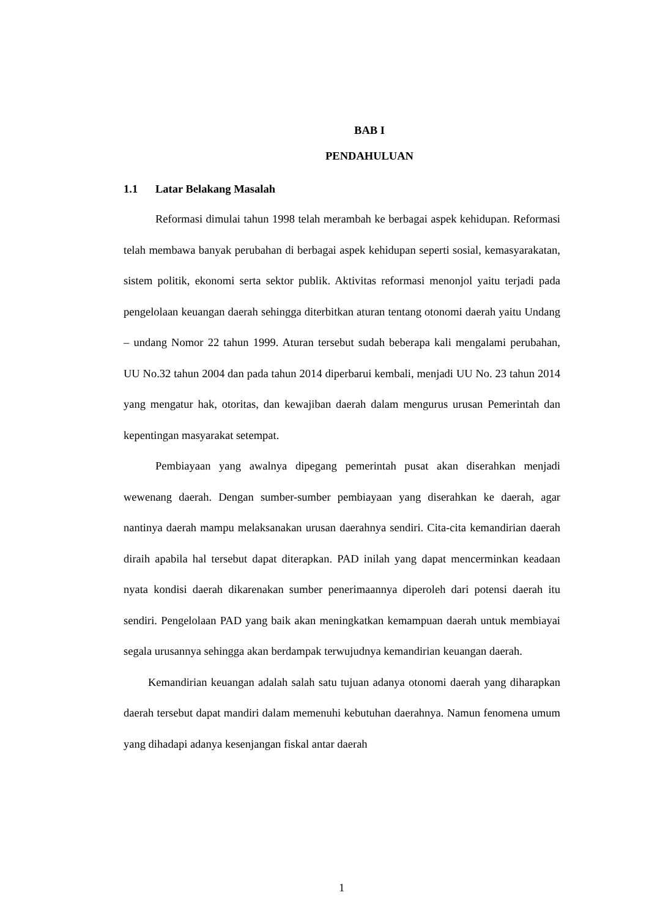BAB I
PENDAHULUAN
1.1 Latar Belakang Masalah
Reformasi dimulai tahun 1998 telah merambah ke berbagai aspek kehidupan. Reformasi telah membawa banyak perubahan di berbagai aspek kehidupan seperti sosial, kemasyarakatan, sistem politik, ekonomi serta sektor publik. Aktivitas reformasi menonjol yaitu terjadi pada pengelolaan keuangan daerah sehingga diterbitkan aturan tentang otonomi daerah yaitu Undang – undang Nomor 22 tahun 1999. Aturan tersebut sudah beberapa kali mengalami perubahan, UU No.32 tahun 2004 dan pada tahun 2014 diperbarui kembali, menjadi UU No. 23 tahun 2014 yang mengatur hak, otoritas, dan kewajiban daerah dalam mengurus urusan Pemerintah dan kepentingan masyarakat setempat.
Pembiayaan yang awalnya dipegang pemerintah pusat akan diserahkan menjadi wewenang daerah. Dengan sumber-sumber pembiayaan yang diserahkan ke daerah, agar nantinya daerah mampu melaksanakan urusan daerahnya sendiri. Cita-cita kemandirian daerah diraih apabila hal tersebut dapat diterapkan. PAD inilah yang dapat mencerminkan keadaan nyata kondisi daerah dikarenakan sumber penerimaannya diperoleh dari potensi daerah itu sendiri. Pengelolaan PAD yang baik akan meningkatkan kemampuan daerah untuk membiayai segala urusannya sehingga akan berdampak terwujudnya kemandirian keuangan daerah.
Kemandirian keuangan adalah salah satu tujuan adanya otonomi daerah yang diharapkan daerah tersebut dapat mandiri dalam memenuhi kebutuhan daerahnya. Namun fenomena umum yang dihadapi adanya kesenjangan fiskal antar daerah
1